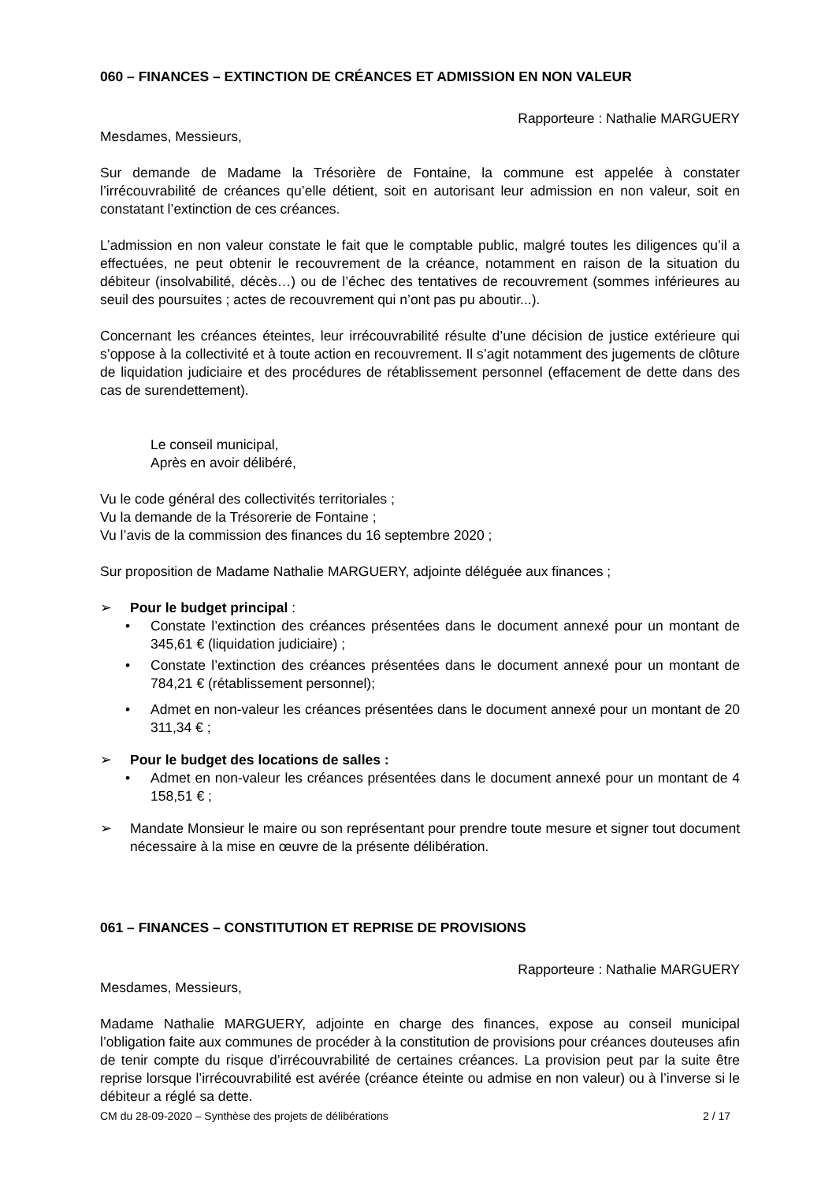060 – FINANCES – EXTINCTION DE CRÉANCES ET ADMISSION EN NON VALEUR
Rapporteure : Nathalie MARGUERY
Mesdames, Messieurs,
Sur demande de Madame la Trésorière de Fontaine, la commune est appelée à constater l’irrécouvrabilité de créances qu’elle détient, soit en autorisant leur admission en non valeur, soit en constatant l’extinction de ces créances.
L’admission en non valeur constate le fait que le comptable public, malgré toutes les diligences qu’il a effectuées, ne peut obtenir le recouvrement de la créance, notamment en raison de la situation du débiteur (insolvabilité, décès…) ou de l’échec des tentatives de recouvrement (sommes inférieures au seuil des poursuites ; actes de recouvrement qui n’ont pas pu aboutir...).
Concernant les créances éteintes, leur irrécouvrabilité résulte d’une décision de justice extérieure qui s’oppose à la collectivité et à toute action en recouvrement. Il s’agit notamment des jugements de clôture de liquidation judiciaire et des procédures de rétablissement personnel (effacement de dette dans des cas de surendettement).
Le conseil municipal,
Après en avoir délibéré,
Vu le code général des collectivités territoriales ;
Vu la demande de la Trésorerie de Fontaine ;
Vu l’avis de la commission des finances du 16 septembre 2020 ;
Sur proposition de Madame Nathalie MARGUERY, adjointe déléguée aux finances ;
➢ Pour le budget principal :
• Constate l’extinction des créances présentées dans le document annexé pour un montant de 345,61 € (liquidation judiciaire) ;
• Constate l’extinction des créances présentées dans le document annexé pour un montant de 784,21 € (rétablissement personnel);
• Admet en non-valeur les créances présentées dans le document annexé pour un montant de 20 311,34 € ;
➢ Pour le budget des locations de salles :
• Admet en non-valeur les créances présentées dans le document annexé pour un montant de 4 158,51 € ;
➢ Mandate Monsieur le maire ou son représentant pour prendre toute mesure et signer tout document nécessaire à la mise en œuvre de la présente délibération.
061 – FINANCES – CONSTITUTION ET REPRISE DE PROVISIONS
Rapporteure : Nathalie MARGUERY
Mesdames, Messieurs,
Madame Nathalie MARGUERY, adjointe en charge des finances, expose au conseil municipal l’obligation faite aux communes de procéder à la constitution de provisions pour créances douteuses afin de tenir compte du risque d’irrécouvrabilité de certaines créances. La provision peut par la suite être reprise lorsque l’irrécouvrabilité est avérée (créance éteinte ou admise en non valeur) ou à l’inverse si le débiteur a réglé sa dette.
CM du 28-09-2020 – Synthèse des projets de délibérations 2 / 17